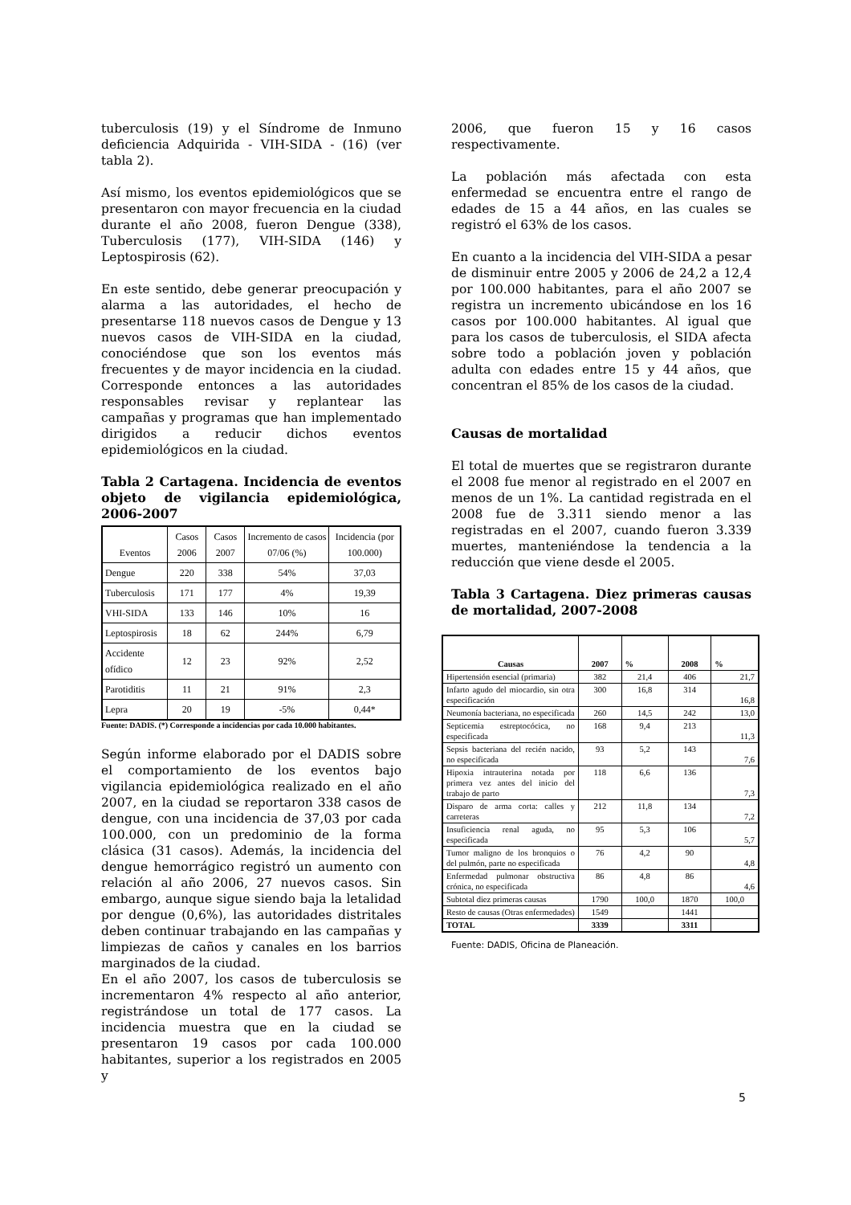tuberculosis (19) y el Síndrome de Inmuno deficiencia Adquirida - VIH-SIDA - (16) (ver tabla 2).
Así mismo, los eventos epidemiológicos que se presentaron con mayor frecuencia en la ciudad durante el año 2008, fueron Dengue (338), Tuberculosis (177), VIH-SIDA (146) y Leptospirosis (62).
En este sentido, debe generar preocupación y alarma a las autoridades, el hecho de presentarse 118 nuevos casos de Dengue y 13 nuevos casos de VIH-SIDA en la ciudad, conociéndose que son los eventos más frecuentes y de mayor incidencia en la ciudad. Corresponde entonces a las autoridades responsables revisar y replantear las campañas y programas que han implementado dirigidos a reducir dichos eventos epidemiológicos en la ciudad.
Tabla 2 Cartagena. Incidencia de eventos objeto de vigilancia epidemiológica, 2006-2007
| Eventos | Casos 2006 | Casos 2007 | Incremento de casos 07/06 (%) | Incidencia (por 100.000) |
| Dengue | 220 | 338 | 54% | 37,03 |
| Tuberculosis | 171 | 177 | 4% | 19,39 |
| VHI-SIDA | 133 | 146 | 10% | 16 |
| Leptospirosis | 18 | 62 | 244% | 6,79 |
| Accidente ofídico | 12 | 23 | 92% | 2,52 |
| Parotiditis | 11 | 21 | 91% | 2,3 |
| Lepra | 20 | 19 | -5% | 0,44* |
Fuente: DADIS. (*) Corresponde a incidencias por cada 10.000 habitantes.
Según informe elaborado por el DADIS sobre el comportamiento de los eventos bajo vigilancia epidemiológica realizado en el año 2007, en la ciudad se reportaron 338 casos de dengue, con una incidencia de 37,03 por cada 100.000, con un predominio de la forma clásica (31 casos). Además, la incidencia del dengue hemorrágico registró un aumento con relación al año 2006, 27 nuevos casos. Sin embargo, aunque sigue siendo baja la letalidad por dengue (0,6%), las autoridades distritales deben continuar trabajando en las campañas y limpiezas de caños y canales en los barrios marginados de la ciudad.
En el año 2007, los casos de tuberculosis se incrementaron 4% respecto al año anterior, registrándose un total de 177 casos. La incidencia muestra que en la ciudad se presentaron 19 casos por cada 100.000 habitantes, superior a los registrados en 2005 y
2006, que fueron 15 y 16 casos respectivamente.
La población más afectada con esta enfermedad se encuentra entre el rango de edades de 15 a 44 años, en las cuales se registró el 63% de los casos.
En cuanto a la incidencia del VIH-SIDA a pesar de disminuir entre 2005 y 2006 de 24,2 a 12,4 por 100.000 habitantes, para el año 2007 se registra un incremento ubicándose en los 16 casos por 100.000 habitantes. Al igual que para los casos de tuberculosis, el SIDA afecta sobre todo a población joven y población adulta con edades entre 15 y 44 años, que concentran el 85% de los casos de la ciudad.
Causas de mortalidad
El total de muertes que se registraron durante el 2008 fue menor al registrado en el 2007 en menos de un 1%. La cantidad registrada en el 2008 fue de 3.311 siendo menor a las registradas en el 2007, cuando fueron 3.339 muertes, manteniéndose la tendencia a la reducción que viene desde el 2005.
Tabla 3 Cartagena. Diez primeras causas de mortalidad, 2007-2008
| Causas | 2007 | % | 2008 | % |
| Hipertensión esencial (primaria) | 382 | 21,4 | 406 | 21,7 |
| Infarto agudo del miocardio, sin otra especificación | 300 | 16,8 | 314 | 16,8 |
| Neumonía bacteriana, no especificada | 260 | 14,5 | 242 | 13,0 |
| Septicemia estreptocócica, no especificada | 168 | 9,4 | 213 | 11,3 |
| Sepsis bacteriana del recién nacido, no especificada | 93 | 5,2 | 143 | 7,6 |
| Hipoxia intrauterina notada por primera vez antes del inicio del trabajo de parto | 118 | 6,6 | 136 | 7,3 |
| Disparo de arma corta: calles y carreteras | 212 | 11,8 | 134 | 7,2 |
| Insuficiencia renal aguda, no especificada | 95 | 5,3 | 106 | 5,7 |
| Tumor maligno de los bronquios o del pulmón, parte no especificada | 76 | 4,2 | 90 | 4,8 |
| Enfermedad pulmonar obstructiva crónica, no especificada | 86 | 4,8 | 86 | 4,6 |
| Subtotal diez primeras causas | 1790 | 100,0 | 1870 | 100,0 |
| Resto de causas (Otras enfermedades) | 1549 | | 1441 | |
| TOTAL | 3339 | | 3311 | |
Fuente: DADIS, Oficina de Planeación.
5